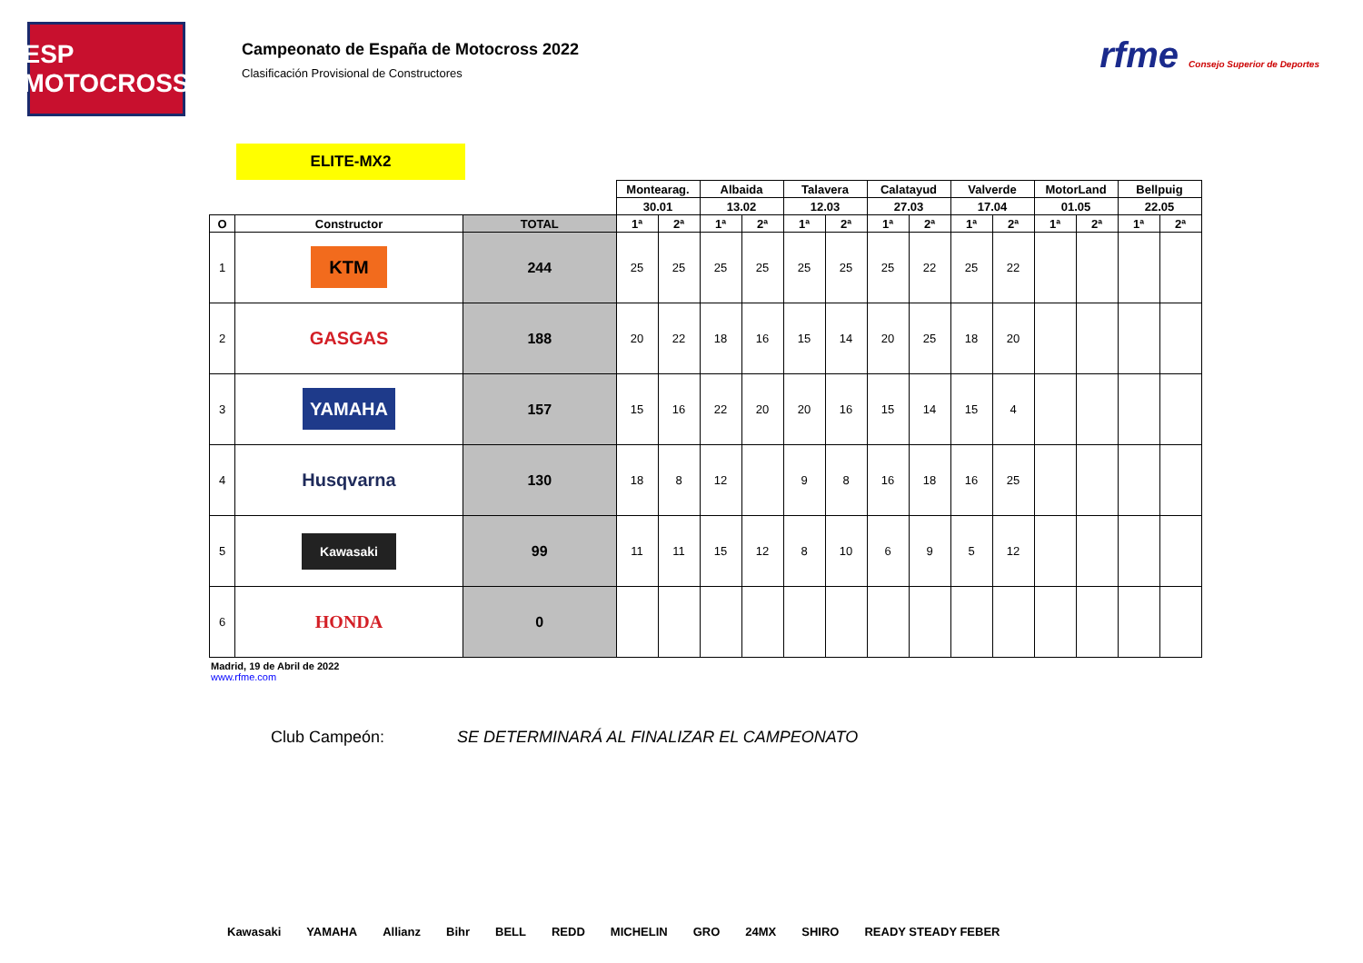ESP MOTOCROSS
Campeonato de España de Motocross 2022
Clasificación Provisional de Constructores
rfme Consejo Superior de Deportes
ELITE-MX2
| | | | Montearag. | | Albaida | | Talavera | | Calatayud | | Valverde | | MotorLand | | Bellpuig | |
| --- | --- | --- | --- | --- | --- | --- | --- | --- | --- | --- | --- | --- | --- | --- | --- | --- |
| | | | 30.01 | | 13.02 | | 12.03 | | 27.03 | | 17.04 | | 01.05 | | 22.05 | |
| O | Constructor | TOTAL | 1ª | 2ª | 1ª | 2ª | 1ª | 2ª | 1ª | 2ª | 1ª | 2ª | 1ª | 2ª | 1ª | 2ª |
| 1 | KTM | 244 | 25 | 25 | 25 | 25 | 25 | 25 | 25 | 22 | 25 | 22 | | | | |
| 2 | GASGAS | 188 | 20 | 22 | 18 | 16 | 15 | 14 | 20 | 25 | 18 | 20 | | | | |
| 3 | YAMAHA | 157 | 15 | 16 | 22 | 20 | 20 | 16 | 15 | 14 | 15 | 4 | | | | |
| 4 | Husqvarna | 130 | 18 | 8 | 12 | | 9 | 8 | 16 | 18 | 16 | 25 | | | | |
| 5 | Kawasaki | 99 | 11 | 11 | 15 | 12 | 8 | 10 | 6 | 9 | 5 | 12 | | | | |
| 6 | HONDA | 0 | | | | | | | | | | | | | | |
Madrid, 19 de Abril de 2022
www.rfme.com
Club Campeón: SE DETERMINARÁ AL FINALIZAR EL CAMPEONATO
Kawasaki YAMAHA Allianz Bihr BELL REDD MICHELIN GRO 24MX SHIRO READY STEADY FEBER